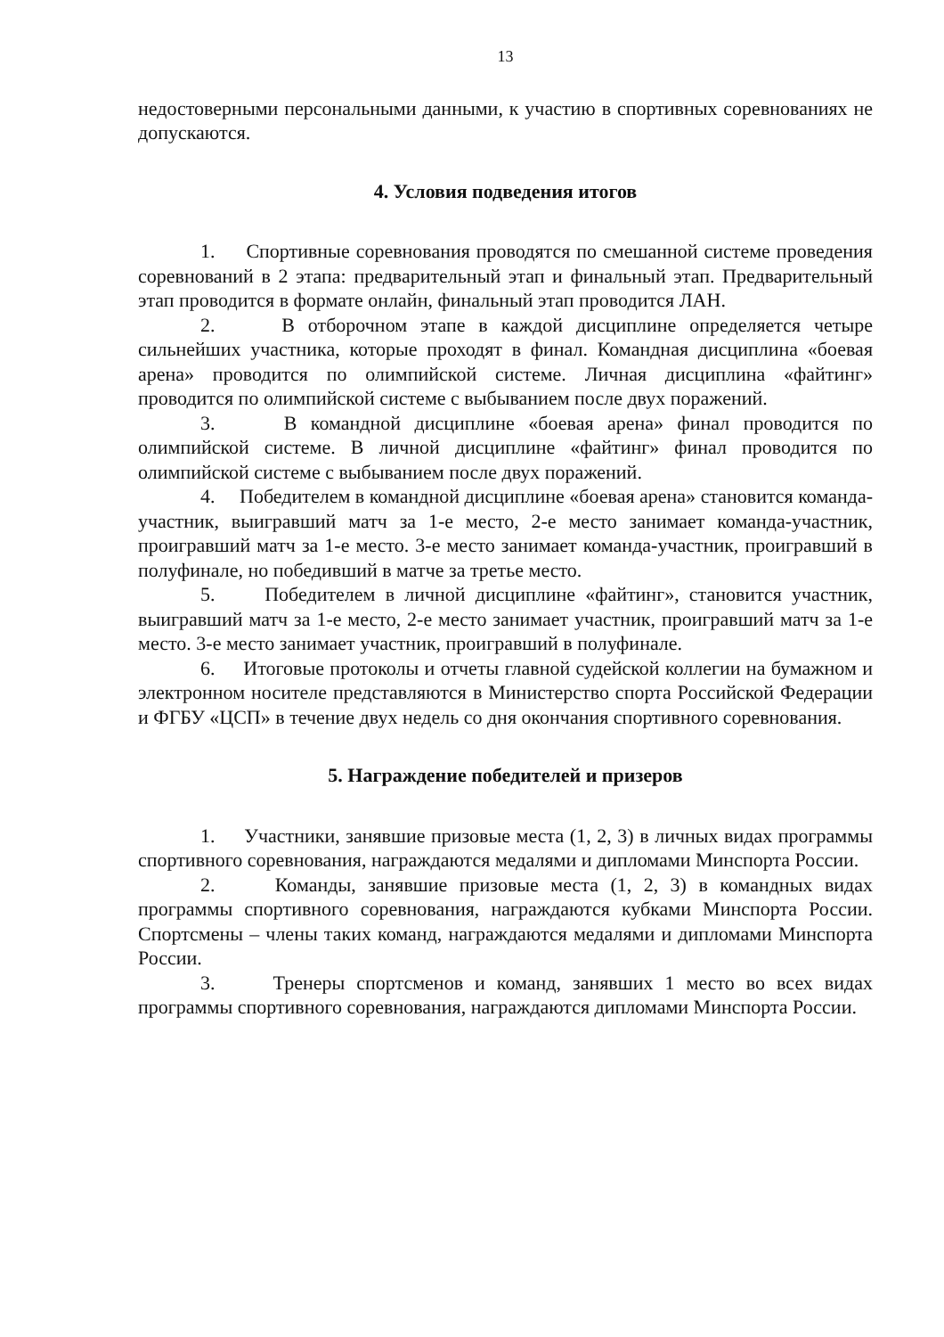13
недостоверными персональными данными, к участию в спортивных соревнованиях не допускаются.
4. Условия подведения итогов
1. Спортивные соревнования проводятся по смешанной системе проведения соревнований в 2 этапа: предварительный этап и финальный этап. Предварительный этап проводится в формате онлайн, финальный этап проводится ЛАН.
2. В отборочном этапе в каждой дисциплине определяется четыре сильнейших участника, которые проходят в финал. Командная дисциплина «боевая арена» проводится по олимпийской системе. Личная дисциплина «файтинг» проводится по олимпийской системе с выбыванием после двух поражений.
3. В командной дисциплине «боевая арена» финал проводится по олимпийской системе. В личной дисциплине «файтинг» финал проводится по олимпийской системе с выбыванием после двух поражений.
4. Победителем в командной дисциплине «боевая арена» становится команда-участник, выигравший матч за 1-е место, 2-е место занимает команда-участник, проигравший матч за 1-е место. 3-е место занимает команда-участник, проигравший в полуфинале, но победивший в матче за третье место.
5. Победителем в личной дисциплине «файтинг», становится участник, выигравший матч за 1-е место, 2-е место занимает участник, проигравший матч за 1-е место. 3-е место занимает участник, проигравший в полуфинале.
6. Итоговые протоколы и отчеты главной судейской коллегии на бумажном и электронном носителе представляются в Министерство спорта Российской Федерации и ФГБУ «ЦСП» в течение двух недель со дня окончания спортивного соревнования.
5. Награждение победителей и призеров
1. Участники, занявшие призовые места (1, 2, 3) в личных видах программы спортивного соревнования, награждаются медалями и дипломами Минспорта России.
2. Команды, занявшие призовые места (1, 2, 3) в командных видах программы спортивного соревнования, награждаются кубками Минспорта России. Спортсмены – члены таких команд, награждаются медалями и дипломами Минспорта России.
3. Тренеры спортсменов и команд, занявших 1 место во всех видах программы спортивного соревнования, награждаются дипломами Минспорта России.